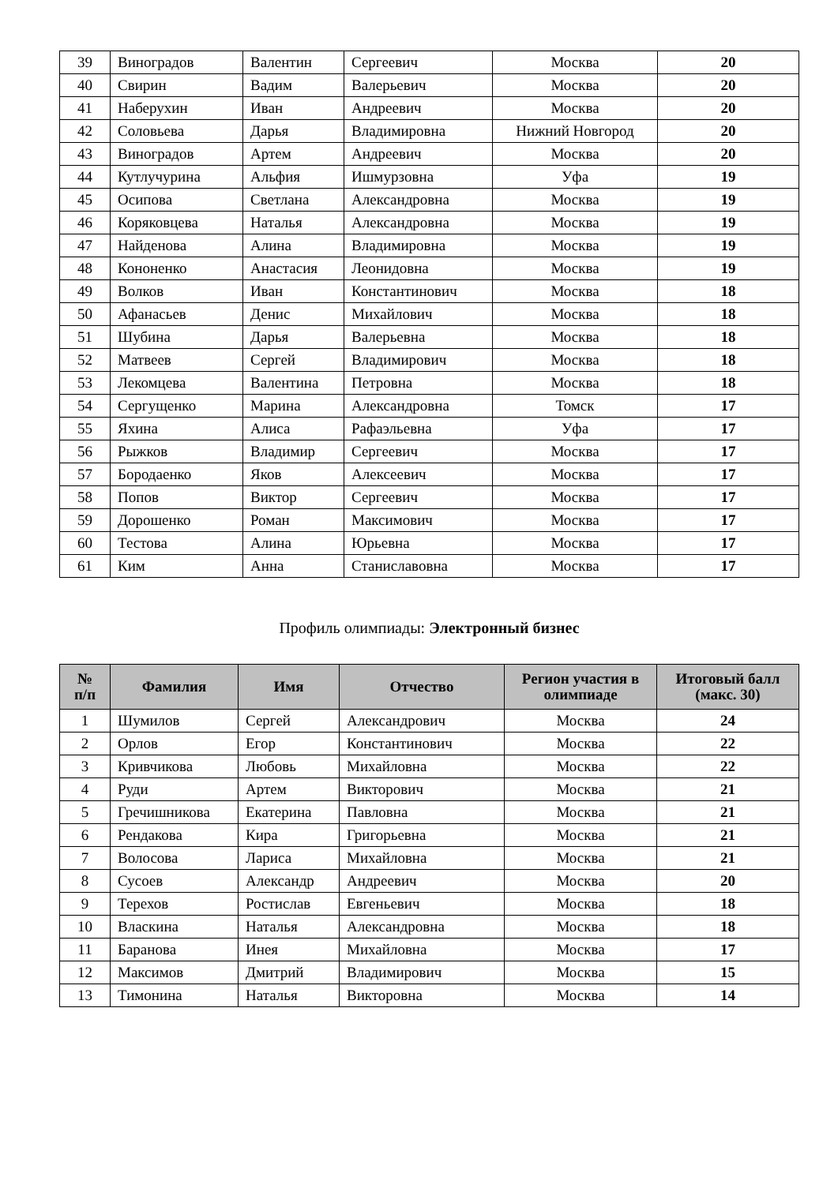| 39 | Виноградов | Валентин | Сергеевич | Москва | 20 |
| 40 | Свирин | Вадим | Валерьевич | Москва | 20 |
| 41 | Наберухин | Иван | Андреевич | Москва | 20 |
| 42 | Соловьева | Дарья | Владимировна | Нижний Новгород | 20 |
| 43 | Виноградов | Артем | Андреевич | Москва | 20 |
| 44 | Кутлучурина | Альфия | Ишмурзовна | Уфа | 19 |
| 45 | Осипова | Светлана | Александровна | Москва | 19 |
| 46 | Коряковцева | Наталья | Александровна | Москва | 19 |
| 47 | Найденова | Алина | Владимировна | Москва | 19 |
| 48 | Кононенко | Анастасия | Леонидовна | Москва | 19 |
| 49 | Волков | Иван | Константинович | Москва | 18 |
| 50 | Афанасьев | Денис | Михайлович | Москва | 18 |
| 51 | Шубина | Дарья | Валерьевна | Москва | 18 |
| 52 | Матвеев | Сергей | Владимирович | Москва | 18 |
| 53 | Лекомцева | Валентина | Петровна | Москва | 18 |
| 54 | Сергущенко | Марина | Александровна | Томск | 17 |
| 55 | Яхина | Алиса | Рафаэльевна | Уфа | 17 |
| 56 | Рыжков | Владимир | Сергеевич | Москва | 17 |
| 57 | Бородаенко | Яков | Алексеевич | Москва | 17 |
| 58 | Попов | Виктор | Сергеевич | Москва | 17 |
| 59 | Дорошенко | Роман | Максимович | Москва | 17 |
| 60 | Тестова | Алина | Юрьевна | Москва | 17 |
| 61 | Ким | Анна | Станиславовна | Москва | 17 |
Профиль олимпиады: Электронный бизнес
| № п/п | Фамилия | Имя | Отчество | Регион участия в олимпиаде | Итоговый балл (макс. 30) |
| --- | --- | --- | --- | --- | --- |
| 1 | Шумилов | Сергей | Александрович | Москва | 24 |
| 2 | Орлов | Егор | Константинович | Москва | 22 |
| 3 | Кривчикова | Любовь | Михайловна | Москва | 22 |
| 4 | Руди | Артем | Викторович | Москва | 21 |
| 5 | Гречишникова | Екатерина | Павловна | Москва | 21 |
| 6 | Рендакова | Кира | Григорьевна | Москва | 21 |
| 7 | Волосова | Лариса | Михайловна | Москва | 21 |
| 8 | Сусоев | Александр | Андреевич | Москва | 20 |
| 9 | Терехов | Ростислав | Евгеньевич | Москва | 18 |
| 10 | Власкина | Наталья | Александровна | Москва | 18 |
| 11 | Баранова | Инея | Михайловна | Москва | 17 |
| 12 | Максимов | Дмитрий | Владимирович | Москва | 15 |
| 13 | Тимонина | Наталья | Викторовна | Москва | 14 |